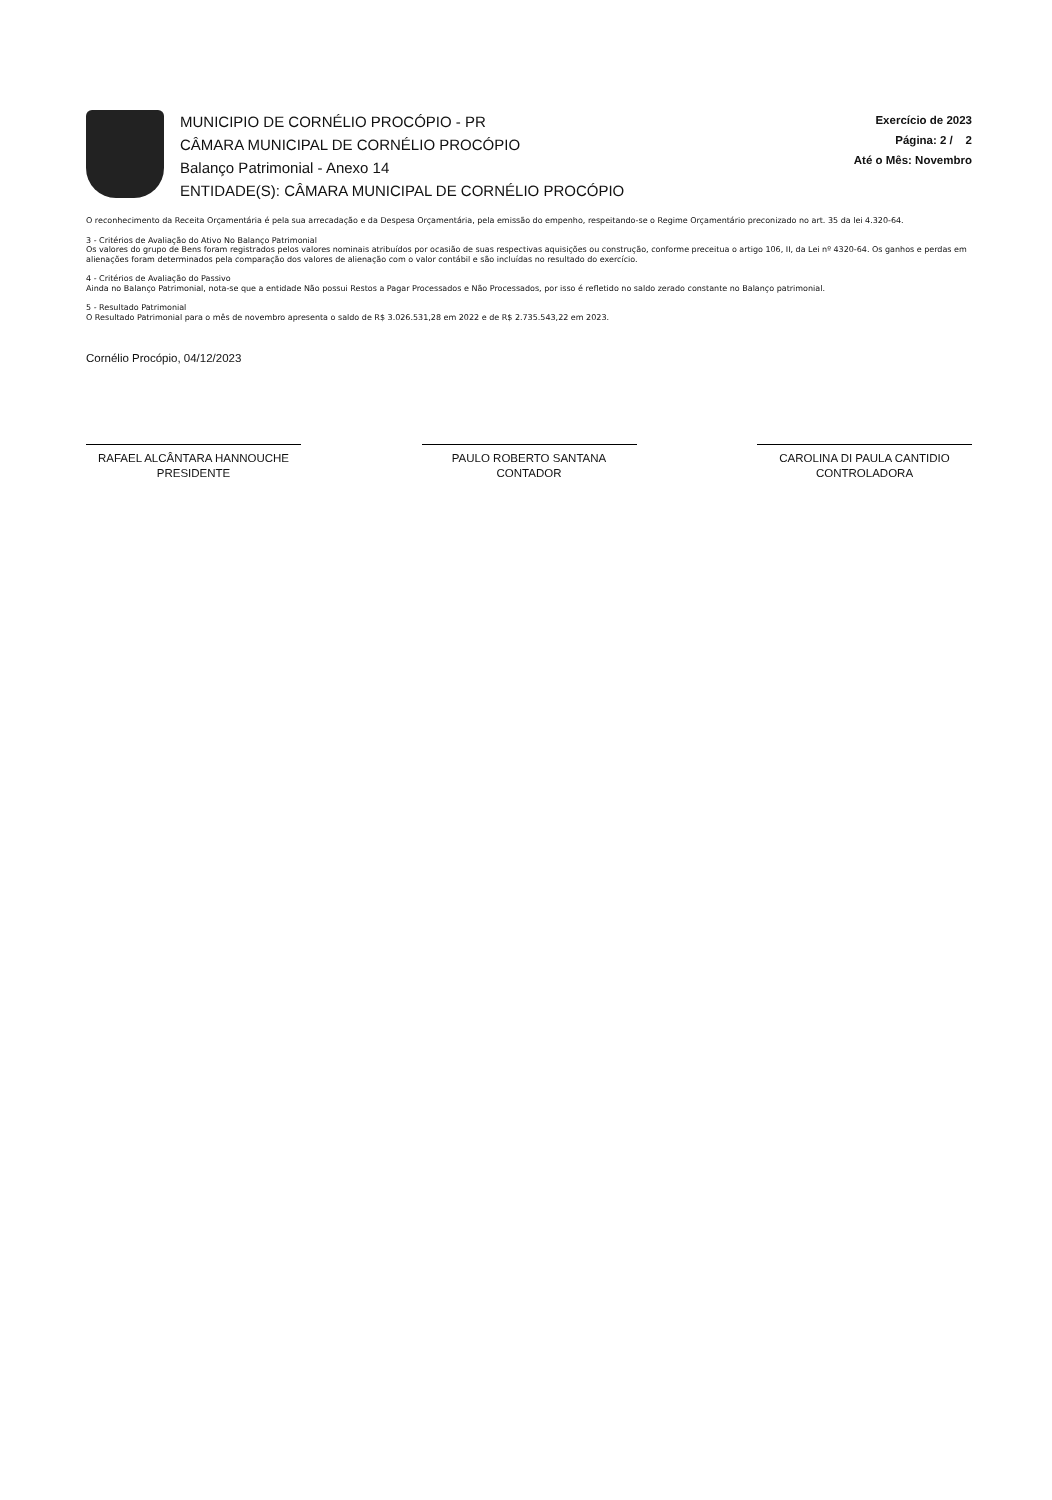MUNICIPIO DE CORNÉLIO PROCÓPIO - PR
CÂMARA MUNICIPAL DE CORNÉLIO PROCÓPIO
Balanço Patrimonial - Anexo 14
ENTIDADE(S): CÂMARA MUNICIPAL DE CORNÉLIO PROCÓPIO
Exercício de 2023
Página: 2 / 2
Até o Mês: Novembro
O reconhecimento da Receita Orçamentária é pela sua arrecadação e da Despesa Orçamentária, pela emissão do empenho, respeitando-se o Regime Orçamentário preconizado no art. 35 da lei 4.320-64.
3 - Critérios de Avaliação do Ativo No Balanço Patrimonial
Os valores do grupo de Bens foram registrados pelos valores nominais atribuídos por ocasião de suas respectivas aquisições ou construção, conforme preceitua o artigo 106, II, da Lei nº 4320-64. Os ganhos e perdas em alienações foram determinados pela comparação dos valores de alienação com o valor contábil e são incluídas no resultado do exercício.
4 - Critérios de Avaliação do Passivo
Ainda no Balanço Patrimonial, nota-se que a entidade Não possui Restos a Pagar Processados e Não Processados, por isso é refletido no saldo zerado constante no Balanço patrimonial.
5 - Resultado Patrimonial
O Resultado Patrimonial para o mês de novembro apresenta o saldo de R$ 3.026.531,28 em 2022 e de R$ 2.735.543,22 em 2023.
Cornélio Procópio, 04/12/2023
RAFAEL ALCÂNTARA HANNOUCHE
PRESIDENTE
PAULO ROBERTO SANTANA
CONTADOR
CAROLINA DI PAULA CANTIDIO
CONTROLADORA